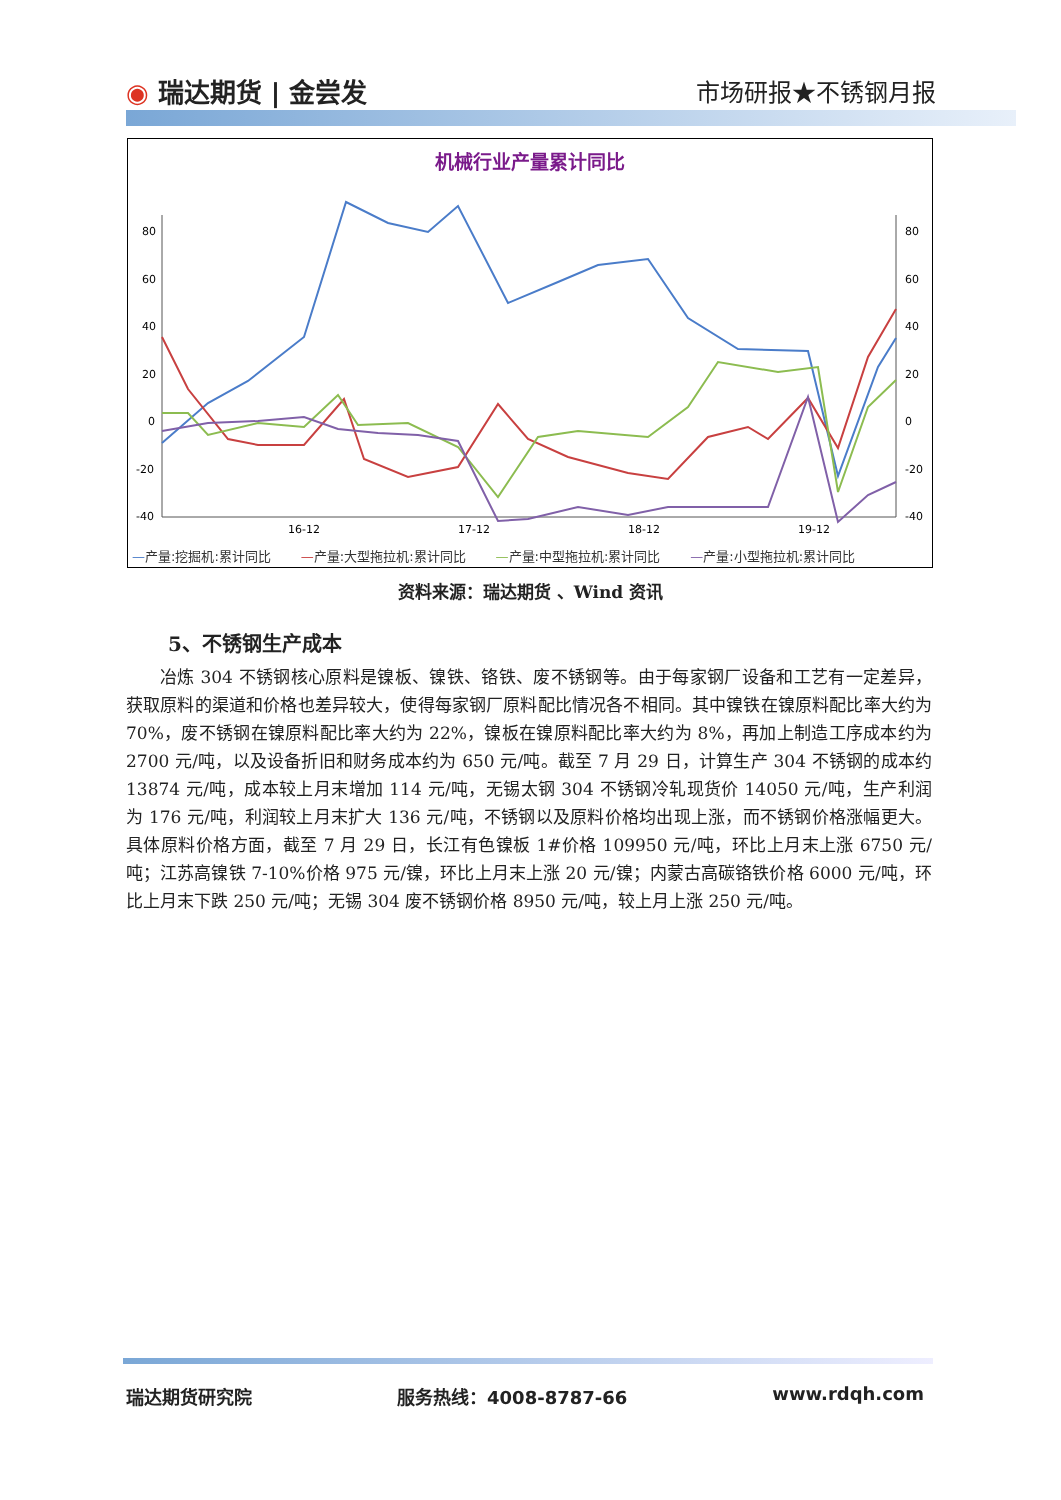◉ 瑞达期货 | 金尝发 市场研报★不锈钢月报
机械行业产量累计同比
80
60
40
20
0
-20
-40
80
60
40
20
0
-20
-40
16-12
17-12
18-12
19-12
—产量:挖掘机:累计同比 —产量:大型拖拉机:累计同比 —产量:中型拖拉机:累计同比 —产量:小型拖拉机:累计同比
资料来源：瑞达期货 、Wind 资讯
5、不锈钢生产成本
冶炼 304 不锈钢核心原料是镍板、镍铁、铬铁、废不锈钢等。由于每家钢厂设备和工艺有一定差异，获取原料的渠道和价格也差异较大，使得每家钢厂原料配比情况各不相同。其中镍铁在镍原料配比率大约为 70%，废不锈钢在镍原料配比率大约为 22%，镍板在镍原料配比率大约为 8%，再加上制造工序成本约为 2700 元/吨，以及设备折旧和财务成本约为 650 元/吨。截至 7 月 29 日，计算生产 304 不锈钢的成本约 13874 元/吨，成本较上月末增加 114 元/吨，无锡太钢 304 不锈钢冷轧现货价 14050 元/吨，生产利润为 176 元/吨，利润较上月末扩大 136 元/吨，不锈钢以及原料价格均出现上涨，而不锈钢价格涨幅更大。具体原料价格方面，截至 7 月 29 日，长江有色镍板 1#价格 109950 元/吨，环比上月末上涨 6750 元/吨；江苏高镍铁 7-10%价格 975 元/镍，环比上月末上涨 20 元/镍；内蒙古高碳铬铁价格 6000 元/吨，环比上月末下跌 250 元/吨；无锡 304 废不锈钢价格 8950 元/吨，较上月上涨 250 元/吨。
瑞达期货研究院 服务热线：4008-8787-66 www.rdqh.com